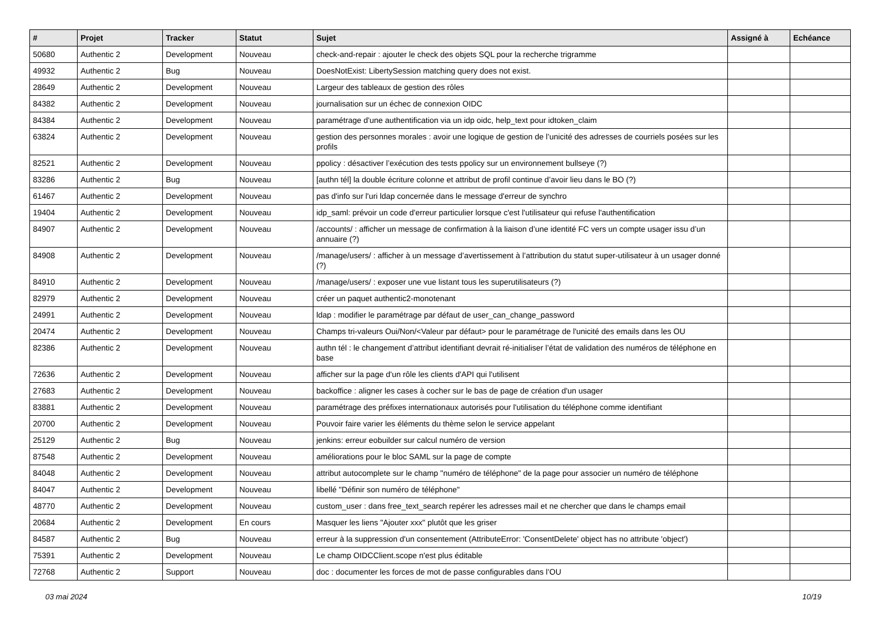| # | Projet | Tracker | Statut | Sujet | Assigné à | Echéance |
| --- | --- | --- | --- | --- | --- | --- |
| 50680 | Authentic 2 | Development | Nouveau | check-and-repair : ajouter le check des objets SQL pour la recherche trigramme | | |
| 49932 | Authentic 2 | Bug | Nouveau | DoesNotExist: LibertySession matching query does not exist. | | |
| 28649 | Authentic 2 | Development | Nouveau | Largeur des tableaux de gestion des rôles | | |
| 84382 | Authentic 2 | Development | Nouveau | journalisation sur un échec de connexion OIDC | | |
| 84384 | Authentic 2 | Development | Nouveau | paramétrage d'une authentification via un idp oidc, help_text pour idtoken_claim | | |
| 63824 | Authentic 2 | Development | Nouveau | gestion des personnes morales : avoir une logique de gestion de l’unicité des adresses de courriels posées sur les profils | | |
| 82521 | Authentic 2 | Development | Nouveau | ppolicy : désactiver l’exécution des tests ppolicy sur un environnement bullseye (?) | | |
| 83286 | Authentic 2 | Bug | Nouveau | [authn tél] la double écriture colonne et attribut de profil continue d’avoir lieu dans le BO (?) | | |
| 61467 | Authentic 2 | Development | Nouveau | pas d'info sur l'uri ldap concernée dans le message d'erreur de synchro | | |
| 19404 | Authentic 2 | Development | Nouveau | idp_saml: prévoir un code d'erreur particulier lorsque c'est l'utilisateur qui refuse l'authentification | | |
| 84907 | Authentic 2 | Development | Nouveau | /accounts/ : afficher un message de confirmation à la liaison d’une identité FC vers un compte usager issu d’un annuaire (?) | | |
| 84908 | Authentic 2 | Development | Nouveau | /manage/users/ : afficher à un message d’avertissement à l’attribution du statut super-utilisateur à un usager donné (?) | | |
| 84910 | Authentic 2 | Development | Nouveau | /manage/users/ : exposer une vue listant tous les superutilisateurs (?) | | |
| 82979 | Authentic 2 | Development | Nouveau | créer un paquet authentic2-monotenant | | |
| 24991 | Authentic 2 | Development | Nouveau | ldap : modifier le paramétrage par défaut de user_can_change_password | | |
| 20474 | Authentic 2 | Development | Nouveau | Champs tri-valeurs Oui/Non/<Valeur par défaut> pour le paramétrage de l'unicité des emails dans les OU | | |
| 82386 | Authentic 2 | Development | Nouveau | authn tél : le changement d’attribut identifiant devrait ré-initialiser l’état de validation des numéros de téléphone en base | | |
| 72636 | Authentic 2 | Development | Nouveau | afficher sur la page d'un rôle les clients d'API qui l'utilisent | | |
| 27683 | Authentic 2 | Development | Nouveau | backoffice : aligner les cases à cocher sur le bas de page de création d'un usager | | |
| 83881 | Authentic 2 | Development | Nouveau | paramétrage des préfixes internationaux autorisés pour l'utilisation du téléphone comme identifiant | | |
| 20700 | Authentic 2 | Development | Nouveau | Pouvoir faire varier les éléments du thème selon le service appelant | | |
| 25129 | Authentic 2 | Bug | Nouveau | jenkins: erreur eobuilder sur calcul numéro de version | | |
| 87548 | Authentic 2 | Development | Nouveau | améliorations pour le bloc SAML sur la page de compte | | |
| 84048 | Authentic 2 | Development | Nouveau | attribut autocomplete sur le champ "numéro de téléphone" de la page pour associer un numéro de téléphone | | |
| 84047 | Authentic 2 | Development | Nouveau | libellé "Définir son numéro de téléphone" | | |
| 48770 | Authentic 2 | Development | Nouveau | custom_user : dans free_text_search repérer les adresses mail et ne chercher que dans le champs email | | |
| 20684 | Authentic 2 | Development | En cours | Masquer les liens "Ajouter xxx" plutôt que les griser | | |
| 84587 | Authentic 2 | Bug | Nouveau | erreur à la suppression d'un consentement (AttributeError: 'ConsentDelete' object has no attribute 'object') | | |
| 75391 | Authentic 2 | Development | Nouveau | Le champ OIDCClient.scope n'est plus éditable | | |
| 72768 | Authentic 2 | Support | Nouveau | doc : documenter les forces de mot de passe configurables dans l’OU | | |
03 mai 2024 10/19